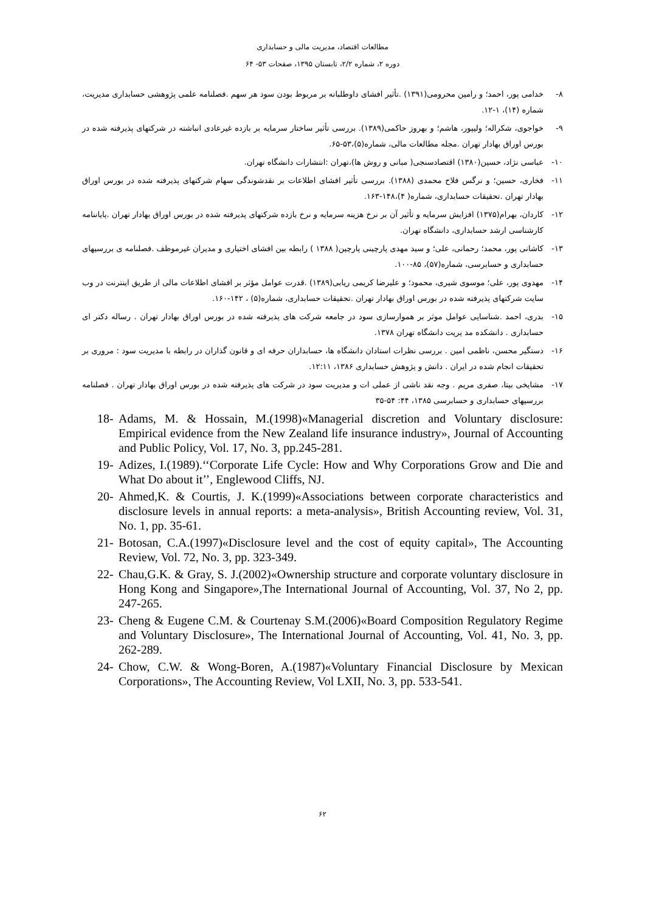مطالعات اقتصاد، مدیریت مالی و حسابداری
دوره ۲، شماره ۲/۲، تابستان ۱۳۹۵، صفحات ۵۳- ۶۴
۸- خدامی پور، احمد؛ و رامین محرومی(۱۳۹۱) .تأثیر افشای داوطلبانه بر مربوط بودن سود هر سهم .فصلنامه علمی پژوهشی حسابداری مدیریت، شماره (۱۴)، ۱-۱۲.
۹- خواجوی، شکراله؛ ولیپور، هاشم؛ و بهروز حاکمی(۱۳۸۹). بررسی تأثیر ساختار سرمایه بر بازده غیرعادی انباشته در شرکتهای پذیرفته شده در بورس اوراق بهادار تهران .مجله مطالعات مالی، شماره(۵)،۵۳-۶۵.
۱۰- عباسی نژاد، حسین(۱۳۸۰) اقتصادسنجی( مبانی و روش ها)،تهران :انتشارات دانشگاه تهران.
۱۱- فخاری، حسین؛ و نرگس فلاح محمدی (۱۳۸۸). بررسی تأثیر افشای اطلاعات بر نقدشوندگی سهام شرکتهای پذیرفته شده در بورس اوراق بهادار تهران .تحقیقات حسابداری، شماره( ۴)،۱۴۸-۱۶۳.
۱۲- کاردان، بهرام(۱۳۷۵) افزایش سرمایه و تأثیر آن بر نرخ هزینه سرمایه و نرخ بازده شرکتهای پذیرفته شده در بورس اوراق بهادار تهران .پایاننامه کارشناسی ارشد حسابداری، دانشگاه تهران.
۱۳- کاشانی پور، محمد؛ رحمانی، علی؛ و سید مهدی پارچینی پارچین( ۱۳۸۸ ) رابطه بین افشای اختیاری و مدیران غیرموظف .فصلنامه ی بررسیهای حسابداری و حسابرسی، شماره(۵۷)، ۸۵-۱۰۰.
۱۴- مهدوی پور، علی؛ موسوی شیری، محمود؛ و علیرضا کریمی ریابی(۱۳۸۹) .قدرت عوامل مؤثر بر افشای اطلاعات مالی از طریق اینترنت در وب سایت شرکتهای پذیرفته شده در بورس اوراق بهادار تهران .تحقیقات حسابداری، شماره(۵) ، ۱۴۲-۱۶۰.
۱۵- بدری، احمد .شناسایی عوامل موثر بر هموارسازی سود در جامعه شرکت های پذیرفته شده در بورس اوراق بهادار تهران . رساله دکتر ای حسابداری . دانشکده مد یریت دانشگاه تهران ۱۳۷۸.
۱۶- دستگیر محسن، ناظمی امین . بررسی نظرات استادان دانشگاه ها، حسابداران حرفه ای و قانون گذاران در رابطه با مدیریت سود : مروری بر تحقیقات انجام شده در ایران . دانش و پژوهش حسابداری ۱۳۸۶، ۱۲:۱۱.
۱۷- مشایخی بیتا، صفری مریم . وجه نقد ناشی از عملی ات و مدیریت سود در شرکت های پذیرفته شده در بورس اوراق بهادار تهران . فصلنامه بررسیهای حسابداری و حسابرسی ۱۳۸۵، ۴۴: ۵۴-۳۵
18- Adams, M. & Hossain, M.(1998)«Managerial discretion and Voluntary disclosure: Empirical evidence from the New Zealand life insurance industry», Journal of Accounting and Public Policy, Vol. 17, No. 3, pp.245-281.
19- Adizes, I.(1989).‘‘Corporate Life Cycle: How and Why Corporations Grow and Die and What Do about it’’, Englewood Cliffs, NJ.
20- Ahmed,K. & Courtis, J. K.(1999)«Associations between corporate characteristics and disclosure levels in annual reports: a meta-analysis», British Accounting review, Vol. 31, No. 1, pp. 35-61.
21- Botosan, C.A.(1997)«Disclosure level and the cost of equity capital», The Accounting Review, Vol. 72, No. 3, pp. 323-349.
22- Chau,G.K. & Gray, S. J.(2002)«Ownership structure and corporate voluntary disclosure in Hong Kong and Singapore»,The International Journal of Accounting, Vol. 37, No 2, pp. 247-265.
23- Cheng & Eugene C.M. & Courtenay S.M.(2006)«Board Composition Regulatory Regime and Voluntary Disclosure», The International Journal of Accounting, Vol. 41, No. 3, pp. 262-289.
24- Chow, C.W. & Wong-Boren, A.(1987)«Voluntary Financial Disclosure by Mexican Corporations», The Accounting Review, Vol LXII, No. 3, pp. 533-541.
۶۲